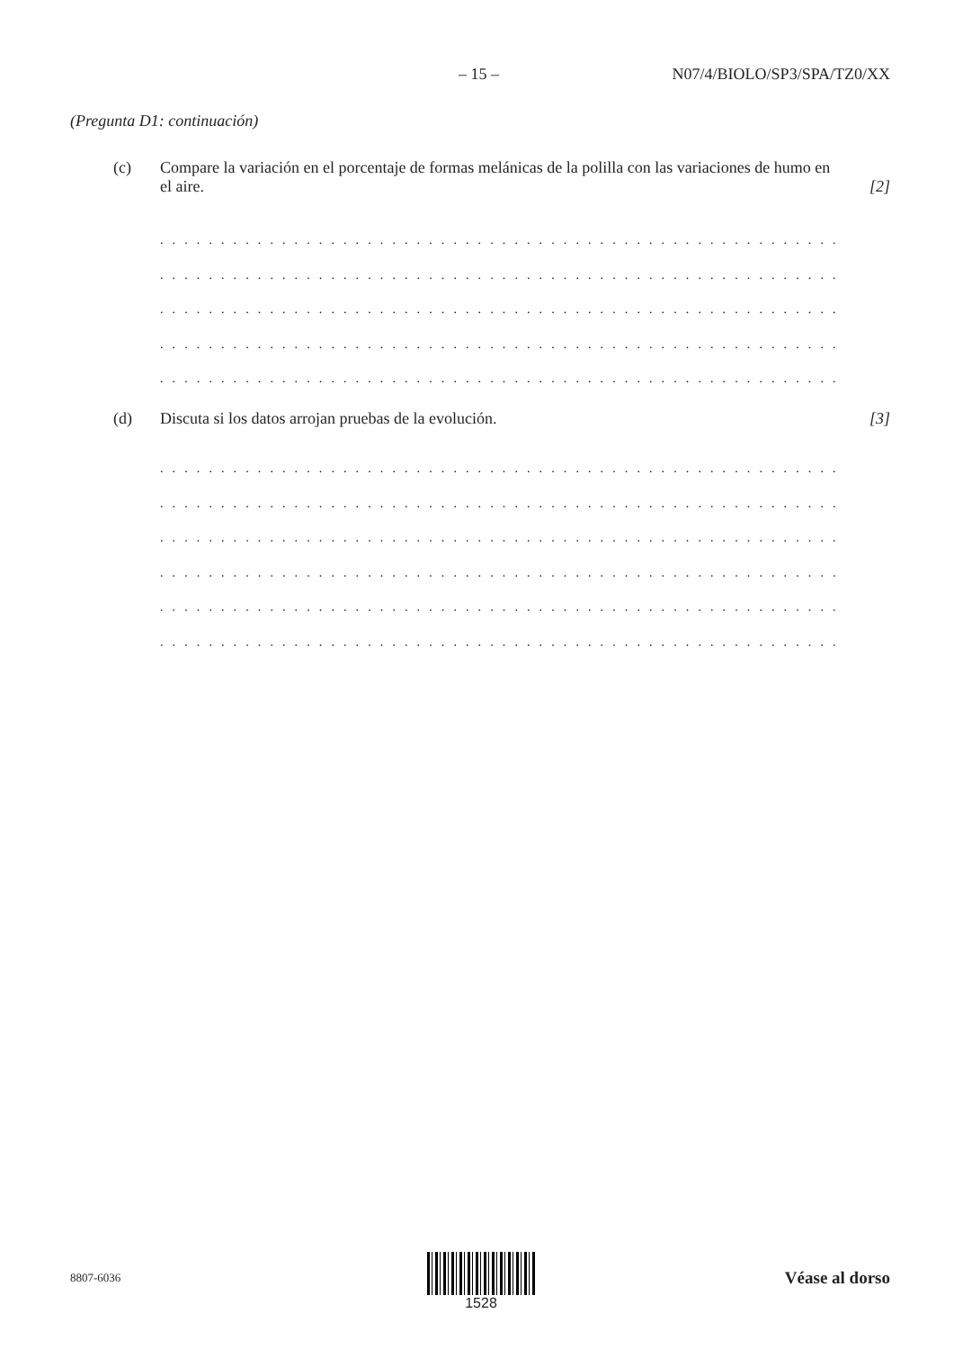– 15 – N07/4/BIOLO/SP3/SPA/TZ0/XX
(Pregunta D1: continuación)
(c) Compare la variación en el porcentaje de formas melánicas de la polilla con las variaciones de humo en el aire. [2]
. . . . . . . . . . . . . . . . . . . . . . . . . . . . . . . . . . . . . . . . . . . . . . . . . . . . . . . . . . . . . . . . . . . . . . .
. . . . . . . . . . . . . . . . . . . . . . . . . . . . . . . . . . . . . . . . . . . . . . . . . . . . . . . . . . . . . . . . . . . . . . .
. . . . . . . . . . . . . . . . . . . . . . . . . . . . . . . . . . . . . . . . . . . . . . . . . . . . . . . . . . . . . . . . . . . . . . .
. . . . . . . . . . . . . . . . . . . . . . . . . . . . . . . . . . . . . . . . . . . . . . . . . . . . . . . . . . . . . . . . . . . . . . .
. . . . . . . . . . . . . . . . . . . . . . . . . . . . . . . . . . . . . . . . . . . . . . . . . . . . . . . . . . . . . . . . . . . . . . .
(d) Discuta si los datos arrojan pruebas de la evolución. [3]
. . . . . . . . . . . . . . . . . . . . . . . . . . . . . . . . . . . . . . . . . . . . . . . . . . . . . . . . . . . . . . . . . . . . . . .
. . . . . . . . . . . . . . . . . . . . . . . . . . . . . . . . . . . . . . . . . . . . . . . . . . . . . . . . . . . . . . . . . . . . . . .
. . . . . . . . . . . . . . . . . . . . . . . . . . . . . . . . . . . . . . . . . . . . . . . . . . . . . . . . . . . . . . . . . . . . . . .
. . . . . . . . . . . . . . . . . . . . . . . . . . . . . . . . . . . . . . . . . . . . . . . . . . . . . . . . . . . . . . . . . . . . . . .
. . . . . . . . . . . . . . . . . . . . . . . . . . . . . . . . . . . . . . . . . . . . . . . . . . . . . . . . . . . . . . . . . . . . . . .
. . . . . . . . . . . . . . . . . . . . . . . . . . . . . . . . . . . . . . . . . . . . . . . . . . . . . . . . . . . . . . . . . . . . . . .
8807-6036 Véase al dorso
1528